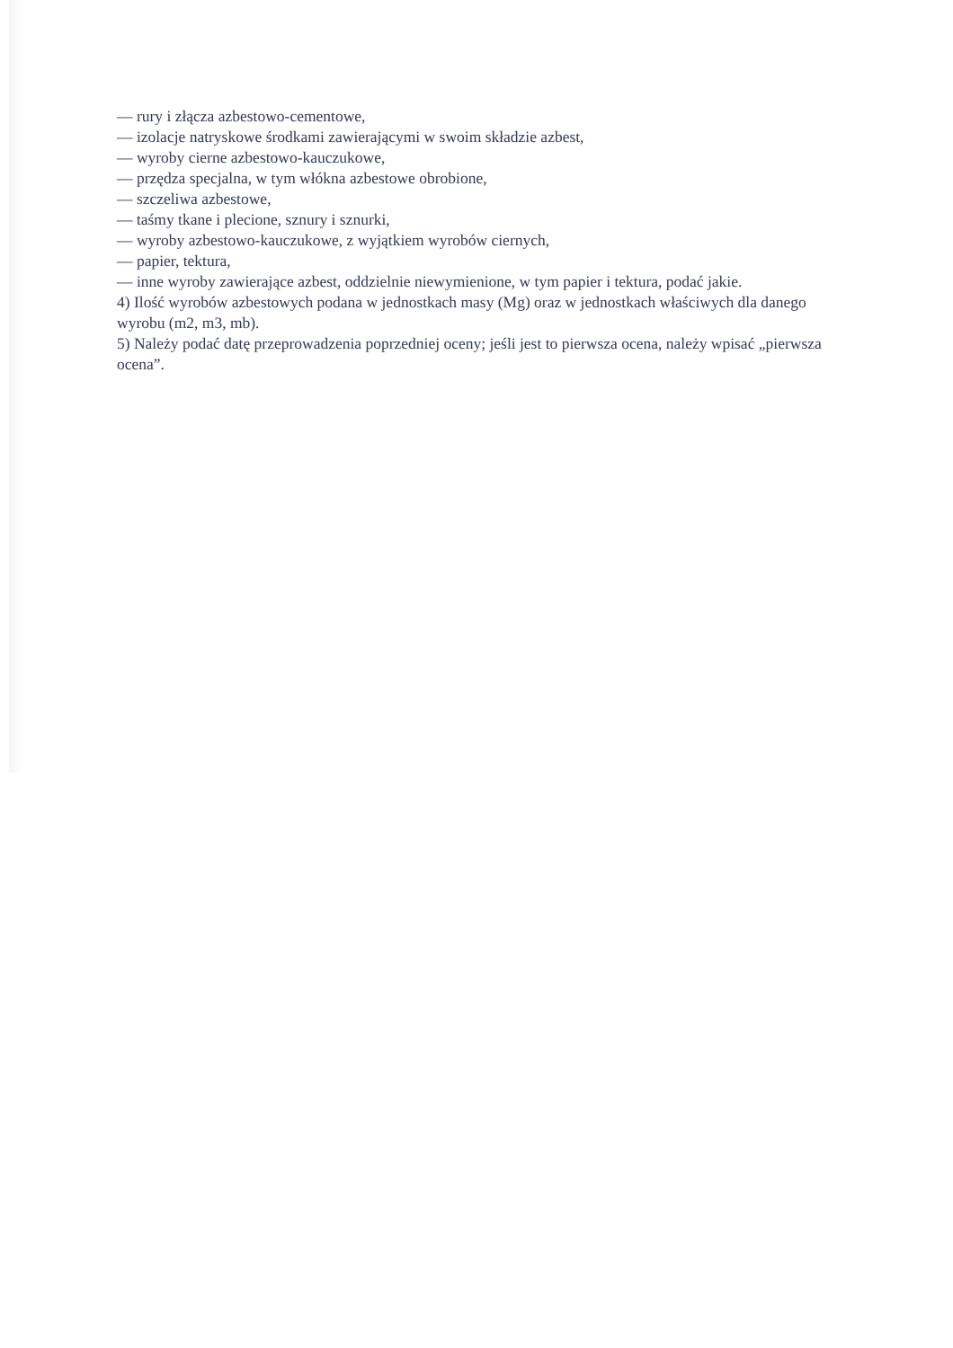— rury i złącza azbestowo-cementowe,
— izolacje natryskowe środkami zawierającymi w swoim składzie azbest,
— wyroby cierne azbestowo-kauczukowe,
— przędza specjalna, w tym włókna azbestowe obrobione,
— szczeliwa azbestowe,
— taśmy tkane i plecione, sznury i sznurki,
— wyroby azbestowo-kauczukowe, z wyjątkiem wyrobów ciernych,
— papier, tektura,
— inne wyroby zawierające azbest, oddzielnie niewymienione, w tym papier i tektura, podać jakie.
4) Ilość wyrobów azbestowych podana w jednostkach masy (Mg) oraz w jednostkach właściwych dla danego wyrobu (m2, m3, mb).
5) Należy podać datę przeprowadzenia poprzedniej oceny; jeśli jest to pierwsza ocena, należy wpisać „pierwsza ocena”.